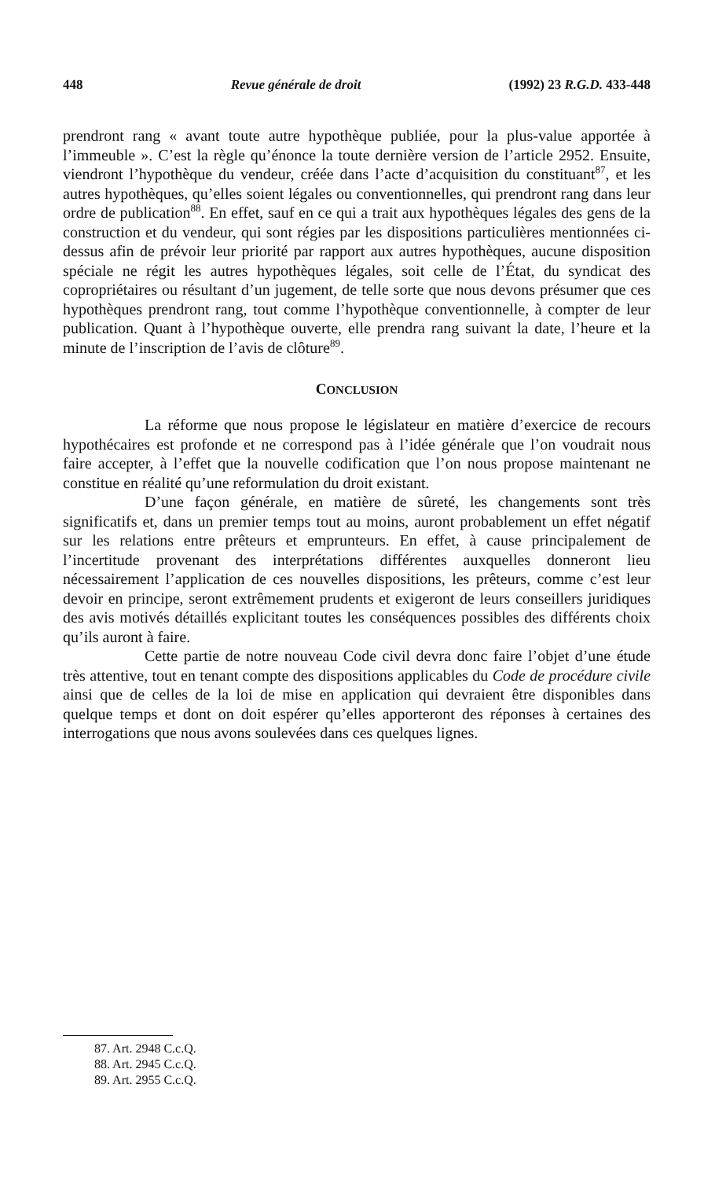448 Revue générale de droit (1992) 23 R.G.D. 433-448
prendront rang « avant toute autre hypothèque publiée, pour la plus-value apportée à l’immeuble ». C’est la règle qu’énonce la toute dernière version de l’article 2952. Ensuite, viendront l’hypothèque du vendeur, créée dans l’acte d’acquisition du constituant<sup>87</sup>, et les autres hypothèques, qu’elles soient légales ou conventionnelles, qui prendront rang dans leur ordre de publication<sup>88</sup>. En effet, sauf en ce qui a trait aux hypothèques légales des gens de la construction et du vendeur, qui sont régies par les dispositions particulières mentionnées ci-dessus afin de prévoir leur priorité par rapport aux autres hypothèques, aucune disposition spéciale ne régit les autres hypothèques légales, soit celle de l’État, du syndicat des copropriétaires ou résultant d’un jugement, de telle sorte que nous devons présumer que ces hypothèques prendront rang, tout comme l’hypothèque conventionnelle, à compter de leur publication. Quant à l’hypothèque ouverte, elle prendra rang suivant la date, l’heure et la minute de l’inscription de l’avis de clôture<sup>89</sup>.
CONCLUSION
La réforme que nous propose le législateur en matière d’exercice de recours hypothécaires est profonde et ne correspond pas à l’idée générale que l’on voudrait nous faire accepter, à l’effet que la nouvelle codification que l’on nous propose maintenant ne constitue en réalité qu’une reformulation du droit existant.
D’une façon générale, en matière de sûreté, les changements sont très significatifs et, dans un premier temps tout au moins, auront probablement un effet négatif sur les relations entre prêteurs et emprunteurs. En effet, à cause principalement de l’incertitude provenant des interprétations différentes auxquelles donneront lieu nécessairement l’application de ces nouvelles dispositions, les prêteurs, comme c’est leur devoir en principe, seront extrêmement prudents et exigeront de leurs conseillers juridiques des avis motivés détaillés explicitant toutes les conséquences possibles des différents choix qu’ils auront à faire.
Cette partie de notre nouveau Code civil devra donc faire l’objet d’une étude très attentive, tout en tenant compte des dispositions applicables du Code de procédure civile ainsi que de celles de la loi de mise en application qui devraient être disponibles dans quelque temps et dont on doit espérer qu’elles apporteront des réponses à certaines des interrogations que nous avons soulevées dans ces quelques lignes.
87. Art. 2948 C.c.Q.
88. Art. 2945 C.c.Q.
89. Art. 2955 C.c.Q.